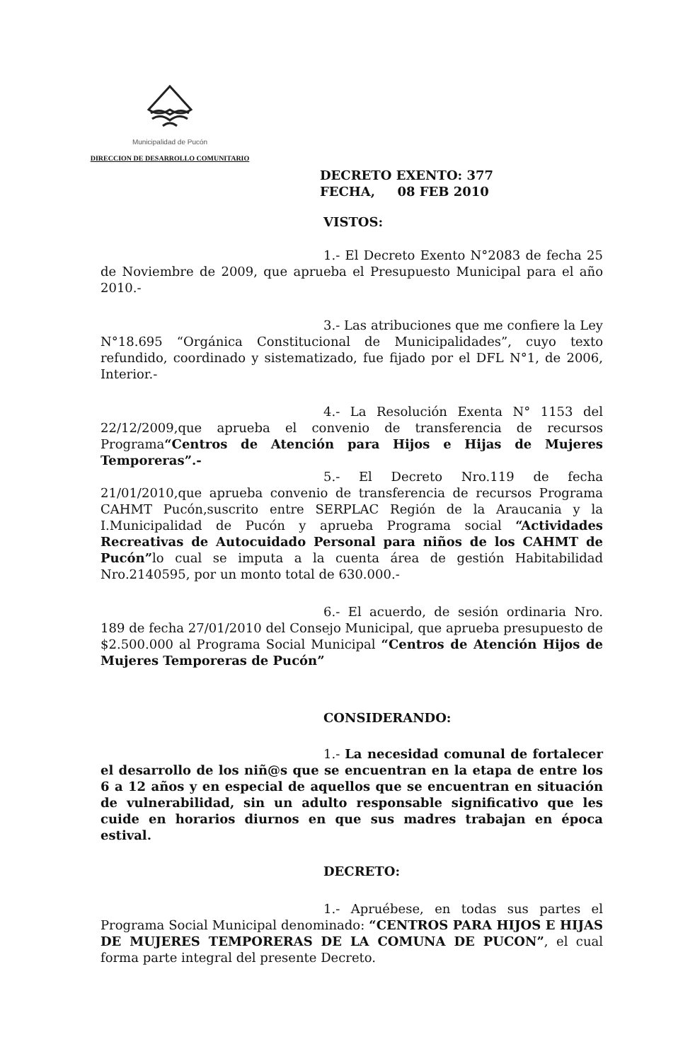Municipalidad de Pucón
DIRECCION DE DESARROLLO COMUNITARIO
DECRETO EXENTO: 377
FECHA, 08 FEB 2010
VISTOS:
1.- El Decreto Exento N°2083 de fecha 25 de Noviembre de 2009, que aprueba el Presupuesto Municipal para el año 2010.-
3.- Las atribuciones que me confiere la Ley N°18.695 “Orgánica Constitucional de Municipalidades”, cuyo texto refundido, coordinado y sistematizado, fue fijado por el DFL N°1, de 2006, Interior.-
4.- La Resolución Exenta N° 1153 del 22/12/2009,que aprueba el convenio de transferencia de recursos Programa“Centros de Atención para Hijos e Hijas de Mujeres Temporeras”.-
5.- El Decreto Nro.119 de fecha 21/01/2010,que aprueba convenio de transferencia de recursos Programa CAHMT Pucón,suscrito entre SERPLAC Región de la Araucania y la I.Municipalidad de Pucón y aprueba Programa social “Actividades Recreativas de Autocuidado Personal para niños de los CAHMT de Pucón”lo cual se imputa a la cuenta área de gestión Habitabilidad Nro.2140595, por un monto total de 630.000.-
6.- El acuerdo, de sesión ordinaria Nro. 189 de fecha 27/01/2010 del Consejo Municipal, que aprueba presupuesto de $2.500.000 al Programa Social Municipal “Centros de Atención Hijos de Mujeres Temporeras de Pucón”
CONSIDERANDO:
1.- La necesidad comunal de fortalecer el desarrollo de los niñ@s que se encuentran en la etapa de entre los 6 a 12 años y en especial de aquellos que se encuentran en situación de vulnerabilidad, sin un adulto responsable significativo que les cuide en horarios diurnos en que sus madres trabajan en época estival.
DECRETO:
1.- Apruébese, en todas sus partes el Programa Social Municipal denominado: “CENTROS PARA HIJOS E HIJAS DE MUJERES TEMPORERAS DE LA COMUNA DE PUCON”, el cual forma parte integral del presente Decreto.